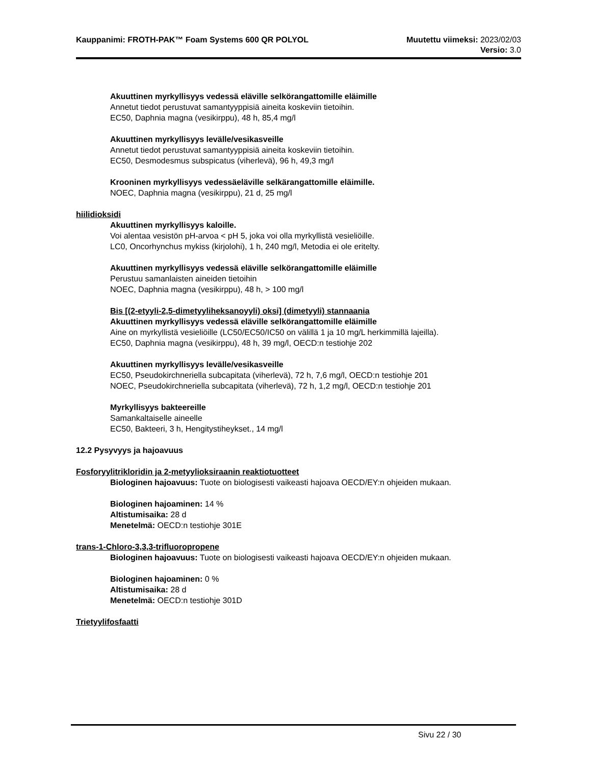Kauppanimi: FROTH-PAK™ Foam Systems 600 QR POLYOL Muutettu viimeksi: 2023/02/03
Versio: 3.0
Akuuttinen myrkyllisyys vedessä eläville selkörangattomille eläimille
Annetut tiedot perustuvat samantyyppisiä aineita koskeviin tietoihin.
EC50, Daphnia magna (vesikirppu), 48 h, 85,4 mg/l
Akuuttinen myrkyllisyys levälle/vesikasveille
Annetut tiedot perustuvat samantyyppisiä aineita koskeviin tietoihin.
EC50, Desmodesmus subspicatus (viherlevä), 96 h, 49,3 mg/l
Krooninen myrkyllisyys vedessäeläville selkärangattomille eläimille.
NOEC, Daphnia magna (vesikirppu), 21 d, 25 mg/l
hiilidioksidi
Akuuttinen myrkyllisyys kaloille.
Voi alentaa vesistön pH-arvoa < pH 5, joka voi olla myrkyllistä vesieliöille.
LC0, Oncorhynchus mykiss (kirjolohi), 1 h, 240 mg/l, Metodia ei ole eritelty.
Akuuttinen myrkyllisyys vedessä eläville selkörangattomille eläimille
Perustuu samanlaisten aineiden tietoihin
NOEC, Daphnia magna (vesikirppu), 48 h, > 100 mg/l
Bis [(2-etyyli-2,5-dimetyyliheksanoyyli) oksi] (dimetyyli) stannaania
Akuuttinen myrkyllisyys vedessä eläville selkörangattomille eläimille
Aine on myrkyllistä vesieliöille (LC50/EC50/IC50 on välillä 1 ja 10 mg/L herkimmillä lajeilla).
EC50, Daphnia magna (vesikirppu), 48 h, 39 mg/l, OECD:n testiohje 202
Akuuttinen myrkyllisyys levälle/vesikasveille
EC50, Pseudokirchneriella subcapitata (viherlevä), 72 h, 7,6 mg/l, OECD:n testiohje 201
NOEC, Pseudokirchneriella subcapitata (viherlevä), 72 h, 1,2 mg/l, OECD:n testiohje 201
Myrkyllisyys bakteereille
Samankaltaiselle aineelle
EC50, Bakteeri, 3 h, Hengitystiheykset., 14 mg/l
12.2 Pysyvyys ja hajoavuus
Fosforyylitrikloridin ja 2-metyylioksiraanin reaktiotuotteet
Biologinen hajoavuus: Tuote on biologisesti vaikeasti hajoava OECD/EY:n ohjeiden mukaan.
Biologinen hajoaminen: 14 %
Altistumisaika: 28 d
Menetelmä: OECD:n testiohje 301E
trans-1-Chloro-3,3,3-trifluoropropene
Biologinen hajoavuus: Tuote on biologisesti vaikeasti hajoava OECD/EY:n ohjeiden mukaan.
Biologinen hajoaminen: 0 %
Altistumisaika: 28 d
Menetelmä: OECD:n testiohje 301D
Trietyylifosfaatti
Sivu 22 / 30